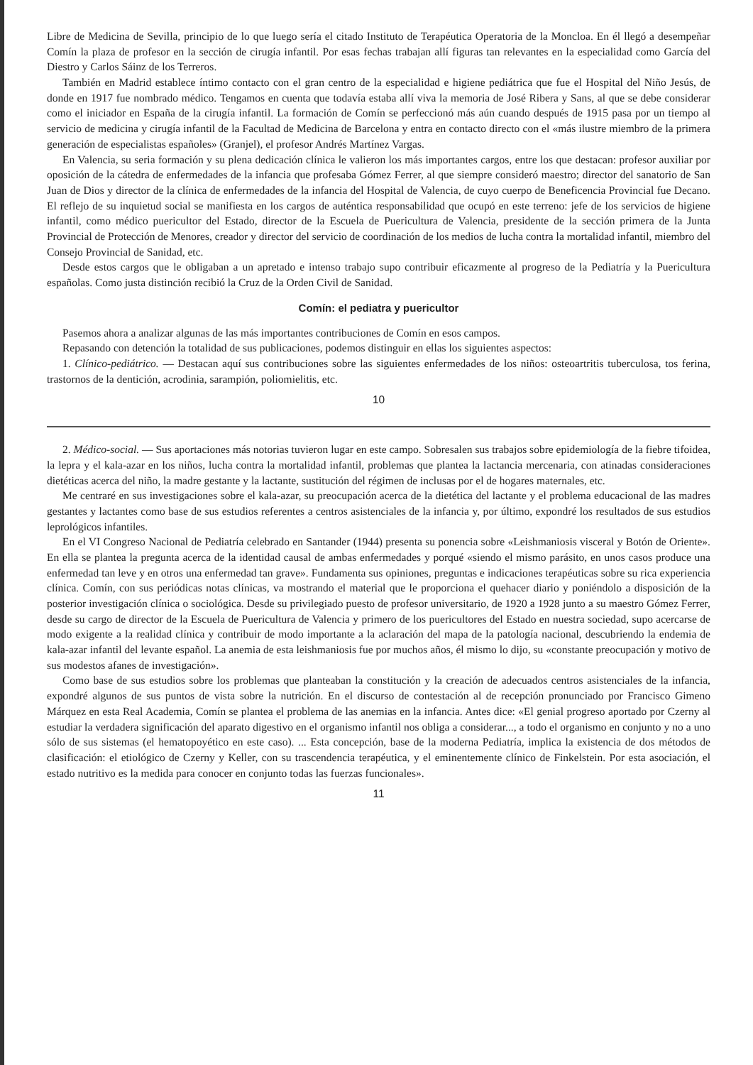Libre de Medicina de Sevilla, principio de lo que luego sería el citado Instituto de Terapéutica Operatoria de la Moncloa. En él llegó a desempeñar Comín la plaza de profesor en la sección de cirugía infantil. Por esas fechas trabajan allí figuras tan relevantes en la especialidad como García del Diestro y Carlos Sáinz de los Terreros.
También en Madrid establece íntimo contacto con el gran centro de la especialidad e higiene pediátrica que fue el Hospital del Niño Jesús, de donde en 1917 fue nombrado médico. Tengamos en cuenta que todavía estaba allí viva la memoria de José Ribera y Sans, al que se debe considerar como el iniciador en España de la cirugía infantil. La formación de Comín se perfeccionó más aún cuando después de 1915 pasa por un tiempo al servicio de medicina y cirugía infantil de la Facultad de Medicina de Barcelona y entra en contacto directo con el «más ilustre miembro de la primera generación de especialistas españoles» (Granjel), el profesor Andrés Martínez Vargas.
En Valencia, su seria formación y su plena dedicación clínica le valieron los más importantes cargos, entre los que destacan: profesor auxiliar por oposición de la cátedra de enfermedades de la infancia que profesaba Gómez Ferrer, al que siempre consideró maestro; director del sanatorio de San Juan de Dios y director de la clínica de enfermedades de la infancia del Hospital de Valencia, de cuyo cuerpo de Beneficencia Provincial fue Decano. El reflejo de su inquietud social se manifiesta en los cargos de auténtica responsabilidad que ocupó en este terreno: jefe de los servicios de higiene infantil, como médico puericultor del Estado, director de la Escuela de Puericultura de Valencia, presidente de la sección primera de la Junta Provincial de Protección de Menores, creador y director del servicio de coordinación de los medios de lucha contra la mortalidad infantil, miembro del Consejo Provincial de Sanidad, etc.
Desde estos cargos que le obligaban a un apretado e intenso trabajo supo contribuir eficazmente al progreso de la Pediatría y la Puericultura españolas. Como justa distinción recibió la Cruz de la Orden Civil de Sanidad.
Comín: el pediatra y puericultor
Pasemos ahora a analizar algunas de las más importantes contribuciones de Comín en esos campos.
Repasando con detención la totalidad de sus publicaciones, podemos distinguir en ellas los siguientes aspectos:
1. Clínico-pediátrico. — Destacan aquí sus contribuciones sobre las siguientes enfermedades de los niños: osteoartritis tuberculosa, tos ferina, trastornos de la dentición, acrodinia, sarampión, poliomielitis, etc.
10
2. Médico-social. — Sus aportaciones más notorias tuvieron lugar en este campo. Sobresalen sus trabajos sobre epidemiología de la fiebre tifoidea, la lepra y el kala-azar en los niños, lucha contra la mortalidad infantil, problemas que plantea la lactancia mercenaria, con atinadas consideraciones dietéticas acerca del niño, la madre gestante y la lactante, sustitución del régimen de inclusas por el de hogares maternales, etc.
Me centraré en sus investigaciones sobre el kala-azar, su preocupación acerca de la dietética del lactante y el problema educacional de las madres gestantes y lactantes como base de sus estudios referentes a centros asistenciales de la infancia y, por último, expondré los resultados de sus estudios leprológicos infantiles.
En el VI Congreso Nacional de Pediatría celebrado en Santander (1944) presenta su ponencia sobre «Leishmaniosis visceral y Botón de Oriente». En ella se plantea la pregunta acerca de la identidad causal de ambas enfermedades y porqué «siendo el mismo parásito, en unos casos produce una enfermedad tan leve y en otros una enfermedad tan grave». Fundamenta sus opiniones, preguntas e indicaciones terapéuticas sobre su rica experiencia clínica. Comín, con sus periódicas notas clínicas, va mostrando el material que le proporciona el quehacer diario y poniéndolo a disposición de la posterior investigación clínica o sociológica. Desde su privilegiado puesto de profesor universitario, de 1920 a 1928 junto a su maestro Gómez Ferrer, desde su cargo de director de la Escuela de Puericultura de Valencia y primero de los puericultores del Estado en nuestra sociedad, supo acercarse de modo exigente a la realidad clínica y contribuir de modo importante a la aclaración del mapa de la patología nacional, descubriendo la endemia de kala-azar infantil del levante español. La anemia de esta leishmaniosis fue por muchos años, él mismo lo dijo, su «constante preocupación y motivo de sus modestos afanes de investigación».
Como base de sus estudios sobre los problemas que planteaban la constitución y la creación de adecuados centros asistenciales de la infancia, expondré algunos de sus puntos de vista sobre la nutrición. En el discurso de contestación al de recepción pronunciado por Francisco Gimeno Márquez en esta Real Academia, Comín se plantea el problema de las anemias en la infancia. Antes dice: «El genial progreso aportado por Czerny al estudiar la verdadera significación del aparato digestivo en el organismo infantil nos obliga a considerar..., a todo el organismo en conjunto y no a uno sólo de sus sistemas (el hematopoyético en este caso). ... Esta concepción, base de la moderna Pediatría, implica la existencia de dos métodos de clasificación: el etiológico de Czerny y Keller, con su trascendencia terapéutica, y el eminentemente clínico de Finkelstein. Por esta asociación, el estado nutritivo es la medida para conocer en conjunto todas las fuerzas funcionales».
11